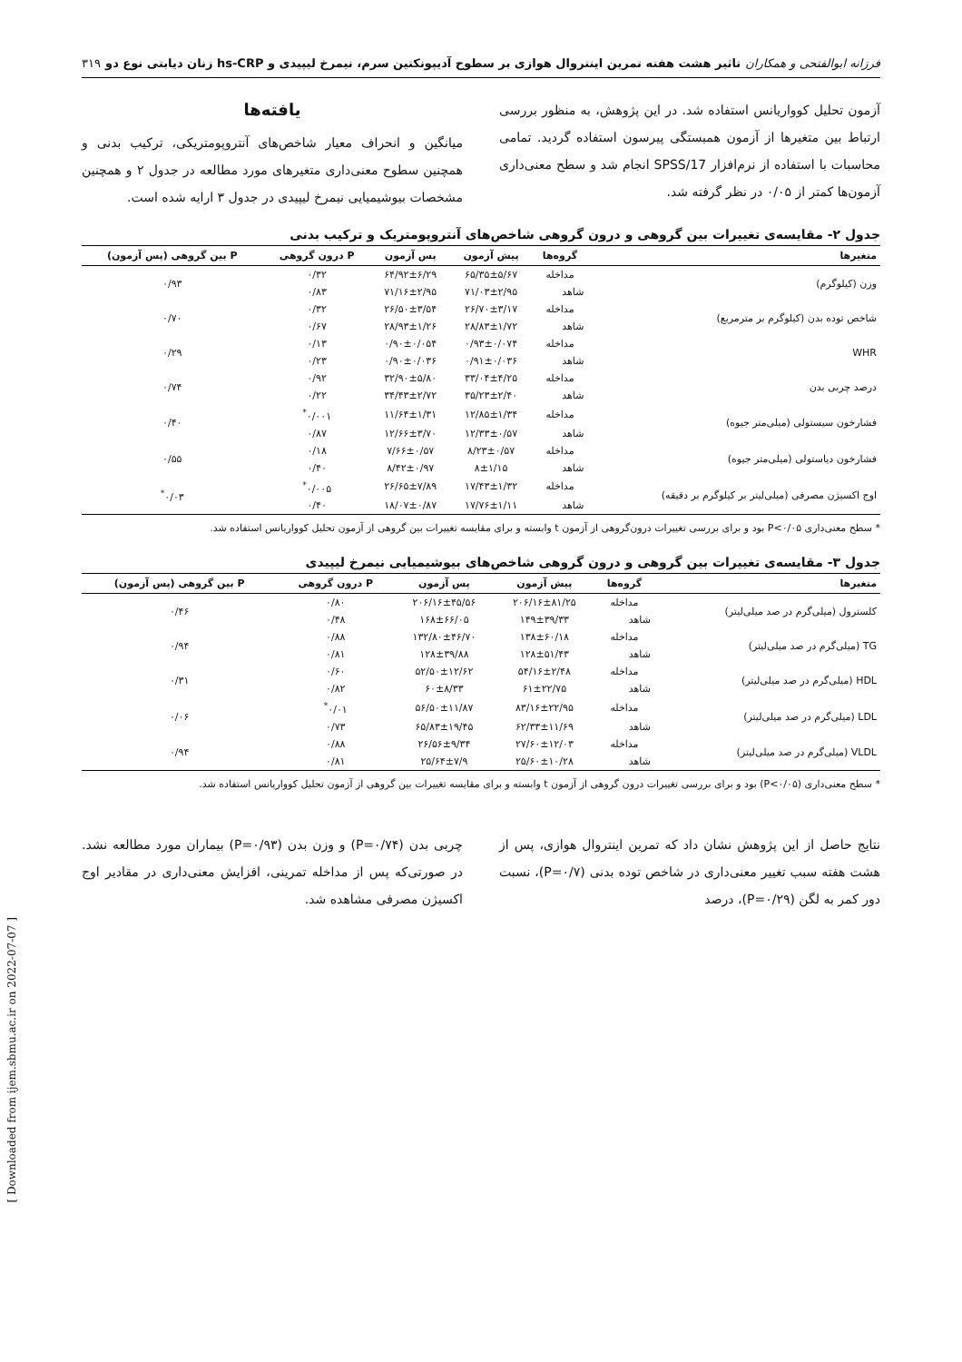فرزانه ابوالفتحی و همکاران تاثیر هشت هفته تمرین اینتروال هوازی بر سطوح آدیپونکتین سرم، نیمرخ لیپیدی و hs-CRP زنان دیابتی نوع دو ۳۱۹
آزمون تحلیل کوواریانس استفاده شد. در این پژوهش، به منظور بررسی ارتباط بین متغیرها از آزمون همبستگی پیرسون استفاده گردید. تمامی محاسبات با استفاده از نرم‌افزار SPSS/17 انجام شد و سطح معنی‌داری آزمون‌ها کمتر از ۰/۰۵ در نظر گرفته شد.
یافته‌ها
میانگین و انحراف معیار شاخص‌های آنتروپومتریکی، ترکیب بدنی و همچنین سطوح معنی‌داری متغیرهای مورد مطالعه در جدول ۲ و همچنین مشخصات بیوشیمیایی نیمرخ لیپیدی در جدول ۳ ارایه شده است.
جدول ۲- مقایسه‌ی تغییرات بین گروهی و درون گروهی شاخص‌های آنتروپومتریک و ترکیب بدنی
| متغیرها | گروه‌ها | پیش آزمون | پس آزمون | P درون گروهی | P بین گروهی (پس آزمون) |
| --- | --- | --- | --- | --- | --- |
| وزن (کیلوگرم) | مداخله | ۶۵/۳۵±۵/۶۷ | ۶۴/۹۲±۶/۲۹ | ۰/۳۲ | ۰/۹۳ |
| | شاهد | ۷۱/۰۳±۲/۹۵ | ۷۱/۱۶±۲/۹۵ | ۰/۸۳ | |
| شاخص توده بدن (کیلوگرم بر مترمربع) | مداخله | ۲۶/۷۰±۳/۱۷ | ۲۶/۵۰±۳/۵۴ | ۰/۳۲ | ۰/۷۰ |
| | شاهد | ۲۸/۸۳±۱/۷۲ | ۲۸/۹۳±۱/۲۶ | ۰/۶۷ | |
| WHR | مداخله | ۰/۹۳±۰/۰۷۴ | ۰/۹۰±۰/۰۵۴ | ۰/۱۳ | ۰/۲۹ |
| | شاهد | ۰/۹۱±۰/۰۳۶ | ۰/۹۰±۰/۰۳۶ | ۰/۲۳ | |
| درصد چربی بدن | مداخله | ۳۳/۰۴±۴/۲۵ | ۳۲/۹۰±۵/۸۰ | ۰/۹۲ | ۰/۷۴ |
| | شاهد | ۳۵/۲۳±۲/۴۰ | ۳۴/۴۳±۲/۷۲ | ۰/۲۲ | |
| فشارخون سیستولی (میلی‌متر جیوه) | مداخله | ۱۲/۸۵±۱/۳۴ | ۱۱/۶۴±۱/۳۱ | ۰/۰۰۱<sup>*</sup> | ۰/۴۰ |
| | شاهد | ۱۲/۳۳±۰/۵۷ | ۱۲/۶۶±۳/۷۰ | ۰/۸۷ | |
| فشارخون دیاستولی (میلی‌متر جیوه) | مداخله | ۸/۲۳±۰/۵۷ | ۷/۶۶±۰/۵۷ | ۰/۱۸ | ۰/۵۵ |
| | شاهد | ۸±۱/۱۵ | ۸/۴۲±۰/۹۷ | ۰/۴۰ | |
| اوج اکسیژن مصرفی (میلی‌لیتر بر کیلوگرم بر دقیقه) | مداخله | ۱۷/۴۳±۱/۳۲ | ۲۶/۶۵±۷/۸۹ | ۰/۰۰۵<sup>*</sup> | ۰/۰۳<sup>*</sup> |
| | شاهد | ۱۷/۷۶±۱/۱۱ | ۱۸/۰۷±۰/۸۷ | ۰/۴۰ | |
* سطح معنی‌داری P<۰/۰۵ بود و برای بررسی تغییرات درون‌گروهی از آزمون t وابسته و برای مقایسه تغییرات بین گروهی از آزمون تحلیل کوواریانس استفاده شد.
جدول ۳- مقایسه‌ی تغییرات بین گروهی و درون گروهی شاخص‌های بیوشیمیایی نیمرخ لیپیدی
| متغیرها | گروه‌ها | پیش آزمون | پس آزمون | P درون گروهی | P بین گروهی (پس آزمون) |
| --- | --- | --- | --- | --- | --- |
| کلسترول (میلی‌گرم در صد میلی‌لیتر) | مداخله | ۲۰۶/۱۶±۸۱/۲۵ | ۲۰۶/۱۶±۴۵/۵۶ | ۰/۸۰ | ۰/۴۶ |
| | شاهد | ۱۴۹±۳۹/۳۳ | ۱۶۸±۶۶/۰۵ | ۰/۴۸ | |
| TG (میلی‌گرم در صد میلی‌لیتر) | مداخله | ۱۳۸±۶۰/۱۸ | ۱۳۲/۸۰±۴۶/۷۰ | ۰/۸۸ | ۰/۹۴ |
| | شاهد | ۱۲۸±۵۱/۴۳ | ۱۲۸±۳۹/۸۸ | ۰/۸۱ | |
| HDL (میلی‌گرم در صد میلی‌لیتر) | مداخله | ۵۴/۱۶±۲/۴۸ | ۵۲/۵۰±۱۲/۶۲ | ۰/۶۰ | ۰/۳۱ |
| | شاهد | ۶۱±۲۲/۷۵ | ۶۰±۸/۳۳ | ۰/۸۲ | |
| LDL (میلی‌گرم در صد میلی‌لیتر) | مداخله | ۸۳/۱۶±۲۲/۹۵ | ۵۶/۵۰±۱۱/۸۷ | ۰/۰۱<sup>*</sup> | ۰/۰۶ |
| | شاهد | ۶۲/۳۳±۱۱/۶۹ | ۶۵/۸۳±۱۹/۴۵ | ۰/۷۳ | |
| VLDL (میلی‌گرم در صد میلی‌لیتر) | مداخله | ۲۷/۶۰±۱۲/۰۳ | ۲۶/۵۶±۹/۳۴ | ۰/۸۸ | ۰/۹۴ |
| | شاهد | ۲۵/۶۰±۱۰/۲۸ | ۲۵/۶۴±۷/۹ | ۰/۸۱ | |
* سطح معنی‌داری (P<۰/۰۵) بود و برای بررسی تغییرات درون گروهی از آزمون t وابسته و برای مقایسه تغییرات بین گروهی از آزمون تحلیل کوواریانس استفاده شد.
نتایج حاصل از این پژوهش نشان داد که تمرین اینتروال هوازی، پس از هشت هفته سبب تغییر معنی‌داری در شاخص توده بدنی (P=۰/۷)، نسبت دور کمر به لگن (P=۰/۲۹)، درصد
چربی بدن (P=۰/۷۴) و وزن بدن (P=۰/۹۳) بیماران مورد مطالعه نشد. در صورتی‌که پس از مداخله تمرینی، افزایش معنی‌داری در مقادیر اوج اکسیژن مصرفی مشاهده شد.
[ Downloaded from ijem.sbmu.ac.ir on 2022-07-07 ]